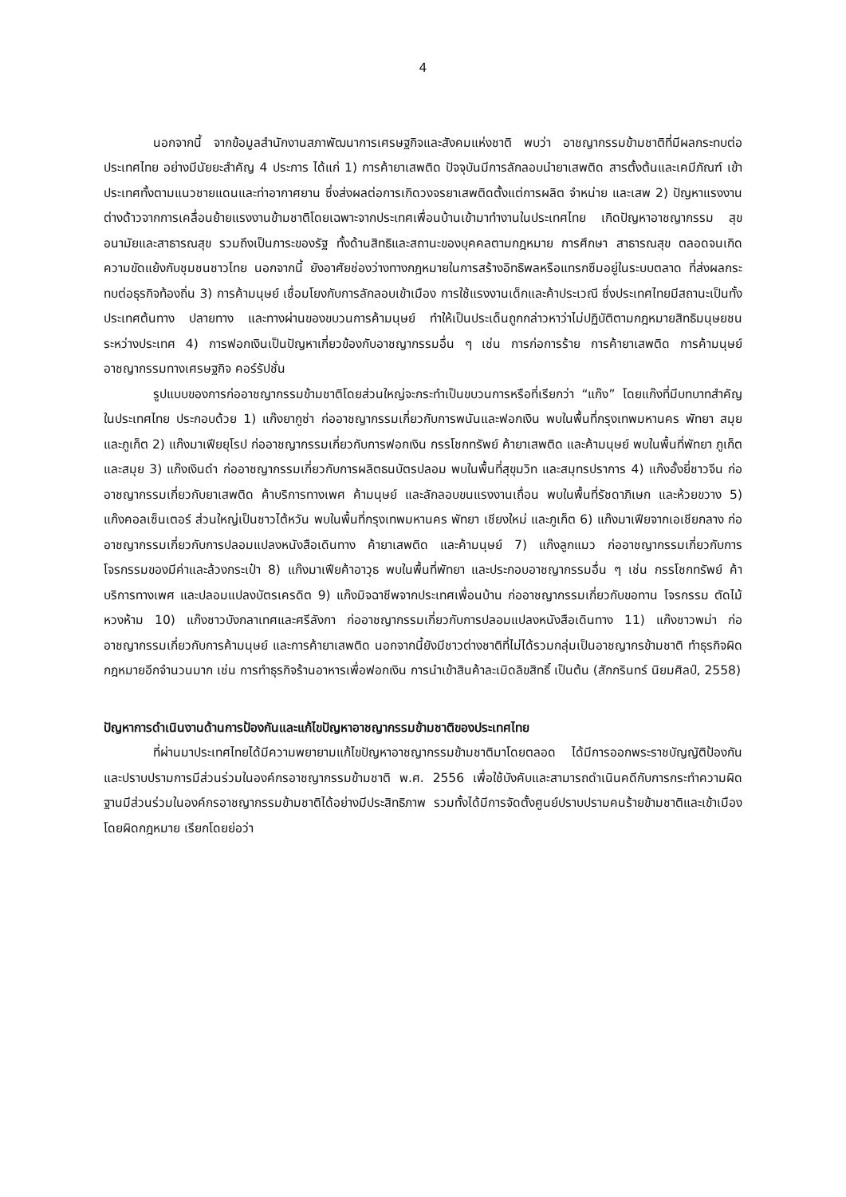4
นอกจากนี้ จากข้อมูลสำนักงานสภาพัฒนาการเศรษฐกิจและสังคมแห่งชาติ พบว่า อาชญากรรมข้ามชาติที่มีผลกระทบต่อประเทศไทย อย่างมีนัยยะสำคัญ 4 ประการ ได้แก่ 1) การค้ายาเสพติด ปัจจุบันมีการลักลอบนำยาเสพติด สารตั้งต้นและเคมีภัณฑ์ เข้าประเทศทั้งตามแนวชายแดนและท่าอากาศยาน ซึ่งส่งผลต่อการเกิดวงจรยาเสพติดตั้งแต่การผลิต จำหน่าย และเสพ 2) ปัญหาแรงงานต่างด้าวจากการเคลื่อนย้ายแรงงานข้ามชาติโดยเฉพาะจากประเทศเพื่อนบ้านเข้ามาทำงานในประเทศไทย เกิดปัญหาอาชญากรรม สุขอนามัยและสาธารณสุข รวมถึงเป็นภาระของรัฐ ทั้งด้านสิทธิและสถานะของบุคคลตามกฎหมาย การศึกษา สาธารณสุข ตลอดจนเกิดความขัดแย้งกับชุมชนชาวไทย นอกจากนี้ ยังอาศัยช่องว่างทางกฎหมายในการสร้างอิทธิพลหรือแทรกซึมอยู่ในระบบตลาด ที่ส่งผลกระทบต่อธุรกิจท้องถิ่น 3) การค้ามนุษย์ เชื่อมโยงกับการลักลอบเข้าเมือง การใช้แรงงานเด็กและค้าประเวณี ซึ่งประเทศไทยมีสถานะเป็นทั้งประเทศต้นทาง ปลายทาง และทางผ่านของขบวนการค้ามนุษย์ ทำให้เป็นประเด็นถูกกล่าวหาว่าไม่ปฏิบัติตามกฎหมายสิทธิมนุษยชนระหว่างประเทศ 4) การฟอกเงินเป็นปัญหาเกี่ยวข้องกับอาชญากรรมอื่น ๆ เช่น การก่อการร้าย การค้ายาเสพติด การค้ามนุษย์ อาชญากรรมทางเศรษฐกิจ คอร์รัปชั่น
รูปแบบของการก่ออาชญากรรมข้ามชาติโดยส่วนใหญ่จะกระทำเป็นขบวนการหรือที่เรียกว่า “แก๊ง” โดยแก๊งที่มีบทบาทสำคัญในประเทศไทย ประกอบด้วย 1) แก๊งยากูซ่า ก่ออาชญากรรมเกี่ยวกับการพนันและฟอกเงิน พบในพื้นที่กรุงเทพมหานคร พัทยา สมุย และภูเก็ต 2) แก๊งมาเฟียยุโรป ก่ออาชญากรรมเกี่ยวกับการฟอกเงิน กรรโชกทรัพย์ ค้ายาเสพติด และค้ามนุษย์ พบในพื้นที่พัทยา ภูเก็ต และสมุย 3) แก๊งเงินดำ ก่ออาชญากรรมเกี่ยวกับการผลิตธนบัตรปลอม พบในพื้นที่สุขุมวิท และสมุทรปราการ 4) แก๊งอั้งยี่ชาวจีน ก่ออาชญากรรมเกี่ยวกับยาเสพติด ค้าบริการทางเพศ ค้ามนุษย์ และลักลอบขนแรงงานเถื่อน พบในพื้นที่รัชดาภิเษก และห้วยขวาง 5) แก๊งคอลเซ็นเตอร์ ส่วนใหญ่เป็นชาวไต้หวัน พบในพื้นที่กรุงเทพมหานคร พัทยา เชียงใหม่ และภูเก็ต 6) แก๊งมาเฟียจากเอเชียกลาง ก่ออาชญากรรมเกี่ยวกับการปลอมแปลงหนังสือเดินทาง ค้ายาเสพติด และค้ามนุษย์ 7) แก๊งลูกแมว ก่ออาชญากรรมเกี่ยวกับการโจรกรรมของมีค่าและล้วงกระเป๋า 8) แก๊งมาเฟียค้าอาวุธ พบในพื้นที่พัทยา และประกอบอาชญากรรมอื่น ๆ เช่น กรรโชกทรัพย์ ค้าบริการทางเพศ และปลอมแปลงบัตรเครดิต 9) แก๊งมิจฉาชีพจากประเทศเพื่อนบ้าน ก่ออาชญากรรมเกี่ยวกับขอทาน โจรกรรม ตัดไม้หวงห้าม 10) แก๊งชาวบังกลาเทศและศรีลังกา ก่ออาชญากรรมเกี่ยวกับการปลอมแปลงหนังสือเดินทาง 11) แก๊งชาวพม่า ก่ออาชญากรรมเกี่ยวกับการค้ามนุษย์ และการค้ายาเสพติด นอกจากนี้ยังมีชาวต่างชาติที่ไม่ได้รวมกลุ่มเป็นอาชญากรข้ามชาติ ทำธุรกิจผิดกฎหมายอีกจำนวนมาก เช่น การทำธุรกิจร้านอาหารเพื่อฟอกเงิน การนำเข้าสินค้าละเมิดลิขสิทธิ์ เป็นต้น (สักกรินทร์ นิยมศิลป์, 2558)
ปัญหาการดำเนินงานด้านการป้องกันและแก้ไขปัญหาอาชญากรรมข้ามชาติของประเทศไทย
ที่ผ่านมาประเทศไทยได้มีความพยายามแก้ไขปัญหาอาชญากรรมข้ามชาติมาโดยตลอด ได้มีการออกพระราชบัญญัติป้องกันและปราบปรามการมีส่วนร่วมในองค์กรอาชญากรรมข้ามชาติ พ.ศ. 2556 เพื่อใช้บังคับและสามารถดำเนินคดีกับการกระทำความผิดฐานมีส่วนร่วมในองค์กรอาชญากรรมข้ามชาติได้อย่างมีประสิทธิภาพ รวมทั้งได้มีการจัดตั้งศูนย์ปราบปรามคนร้ายข้ามชาติและเข้าเมืองโดยผิดกฎหมาย เรียกโดยย่อว่า